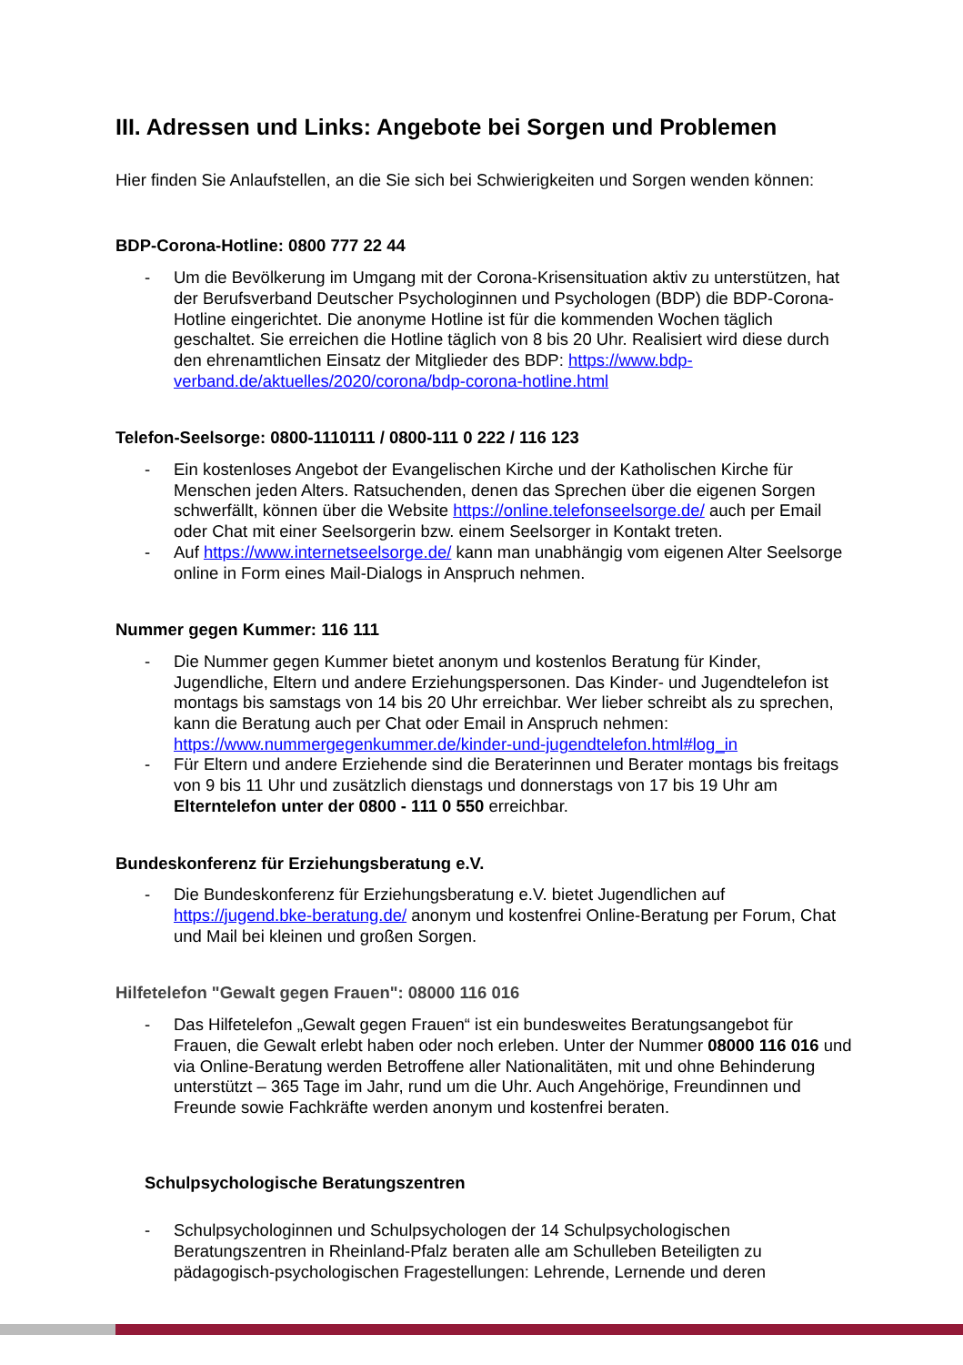III. Adressen und Links: Angebote bei Sorgen und Problemen
Hier finden Sie Anlaufstellen, an die Sie sich bei Schwierigkeiten und Sorgen wenden können:
BDP-Corona-Hotline: 0800 777 22 44
- Um die Bevölkerung im Umgang mit der Corona-Krisensituation aktiv zu unterstützen, hat der Berufsverband Deutscher Psychologinnen und Psychologen (BDP) die BDP-Corona-Hotline eingerichtet. Die anonyme Hotline ist für die kommenden Wochen täglich geschaltet. Sie erreichen die Hotline täglich von 8 bis 20 Uhr. Realisiert wird diese durch den ehrenamtlichen Einsatz der Mitglieder des BDP: https://www.bdp-verband.de/aktuelles/2020/corona/bdp-corona-hotline.html
Telefon-Seelsorge: 0800-1110111 / 0800-111 0 222 / 116 123
- Ein kostenloses Angebot der Evangelischen Kirche und der Katholischen Kirche für Menschen jeden Alters. Ratsuchenden, denen das Sprechen über die eigenen Sorgen schwerfällt, können über die Website https://online.telefonseelsorge.de/ auch per Email oder Chat mit einer Seelsorgerin bzw. einem Seelsorger in Kontakt treten.
- Auf https://www.internetseelsorge.de/ kann man unabhängig vom eigenen Alter Seelsorge online in Form eines Mail-Dialogs in Anspruch nehmen.
Nummer gegen Kummer: 116 111
- Die Nummer gegen Kummer bietet anonym und kostenlos Beratung für Kinder, Jugendliche, Eltern und andere Erziehungspersonen. Das Kinder- und Jugendtelefon ist montags bis samstags von 14 bis 20 Uhr erreichbar. Wer lieber schreibt als zu sprechen, kann die Beratung auch per Chat oder Email in Anspruch nehmen: https://www.nummergegenkummer.de/kinder-und-jugendtelefon.html#log_in
- Für Eltern und andere Erziehende sind die Beraterinnen und Berater montags bis freitags von 9 bis 11 Uhr und zusätzlich dienstags und donnerstags von 17 bis 19 Uhr am Elterntelefon unter der 0800 - 111 0 550 erreichbar.
Bundeskonferenz für Erziehungsberatung e.V.
- Die Bundeskonferenz für Erziehungsberatung e.V. bietet Jugendlichen auf https://jugend.bke-beratung.de/ anonym und kostenfrei Online-Beratung per Forum, Chat und Mail bei kleinen und großen Sorgen.
Hilfetelefon "Gewalt gegen Frauen": 08000 116 016
- Das Hilfetelefon „Gewalt gegen Frauen“ ist ein bundesweites Beratungsangebot für Frauen, die Gewalt erlebt haben oder noch erleben. Unter der Nummer 08000 116 016 und via Online-Beratung werden Betroffene aller Nationalitäten, mit und ohne Behinderung unterstützt – 365 Tage im Jahr, rund um die Uhr. Auch Angehörige, Freundinnen und Freunde sowie Fachkräfte werden anonym und kostenfrei beraten.
Schulpsychologische Beratungszentren
- Schulpsychologinnen und Schulpsychologen der 14 Schulpsychologischen Beratungszentren in Rheinland-Pfalz beraten alle am Schulleben Beteiligten zu pädagogisch-psychologischen Fragestellungen: Lehrende, Lernende und deren